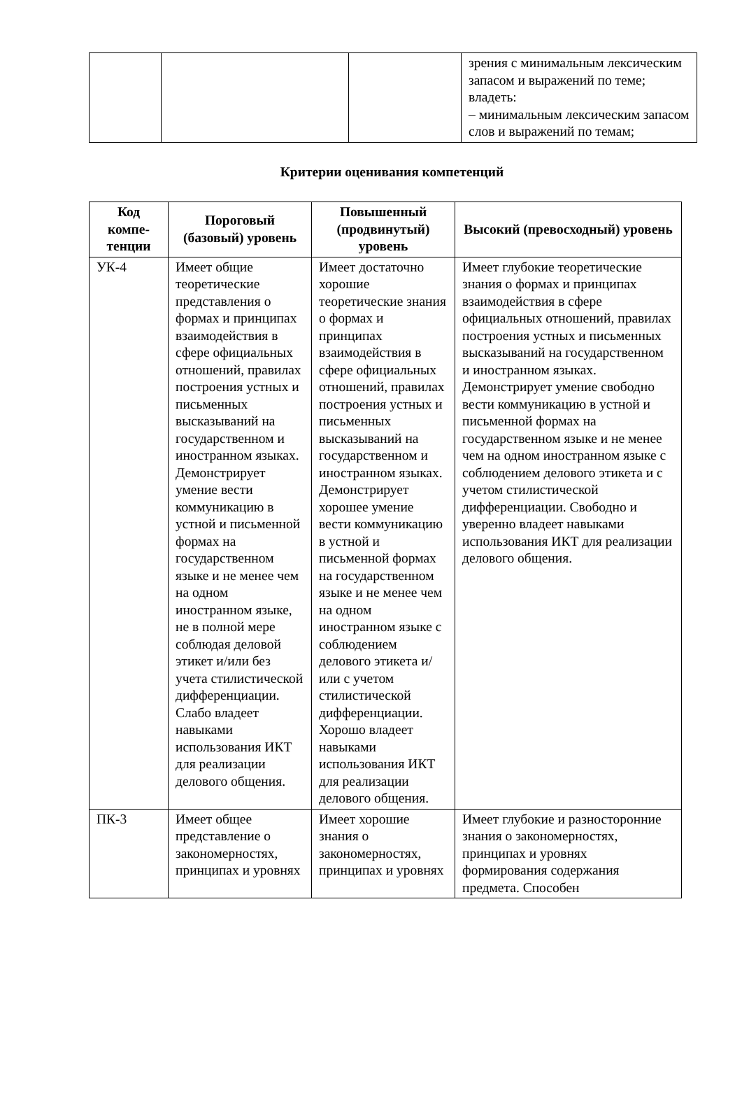| | | | зрения с минимальным лексическим запасом и выражений по теме; владеть: – минимальным лексическим запасом слов и выражений по темам; |
Критерии оценивания компетенций
| Код компе-тенции | Пороговый (базовый) уровень | Повышенный (продвинутый) уровень | Высокий (превосходный) уровень |
| --- | --- | --- | --- |
| УК-4 | Имеет общие теоретические представления о формах и принципах взаимодействия в сфере официальных отношений, правилах построения устных и письменных высказываний на государственном и иностранном языках. Демонстрирует умение вести коммуникацию в устной и письменной формах на государственном языке и не менее чем на одном иностранном языке, не в полной мере соблюдая деловой этикет и/или без учета стилистической дифференциации. Слабо владеет навыками использования ИКТ для реализации делового общения. | Имеет достаточно хорошие теоретические знания о формах и принципах взаимодействия в сфере официальных отношений, правилах построения устных и письменных высказываний на государственном и иностранном языках. Демонстрирует хорошее умение вести коммуникацию в устной и письменной формах на государственном языке и не менее чем на одном иностранном языке с соблюдением делового этикета и/ или с учетом стилистической дифференциации. Хорошо владеет навыками использования ИКТ для реализации делового общения. | Имеет глубокие теоретические знания о формах и принципах взаимодействия в сфере официальных отношений, правилах построения устных и письменных высказываний на государственном и иностранном языках. Демонстрирует умение свободно вести коммуникацию в устной и письменной формах на государственном языке и не менее чем на одном иностранном языке с соблюдением делового этикета и с учетом стилистической дифференциации. Свободно и уверенно владеет навыками использования ИКТ для реализации делового общения. |
| ПК-3 | Имеет общее представление о закономерностях, принципах и уровнях | Имеет хорошие знания о закономерностях, принципах и уровнях | Имеет глубокие и разносторонние знания о закономерностях, принципах и уровнях формирования содержания предмета. Способен |